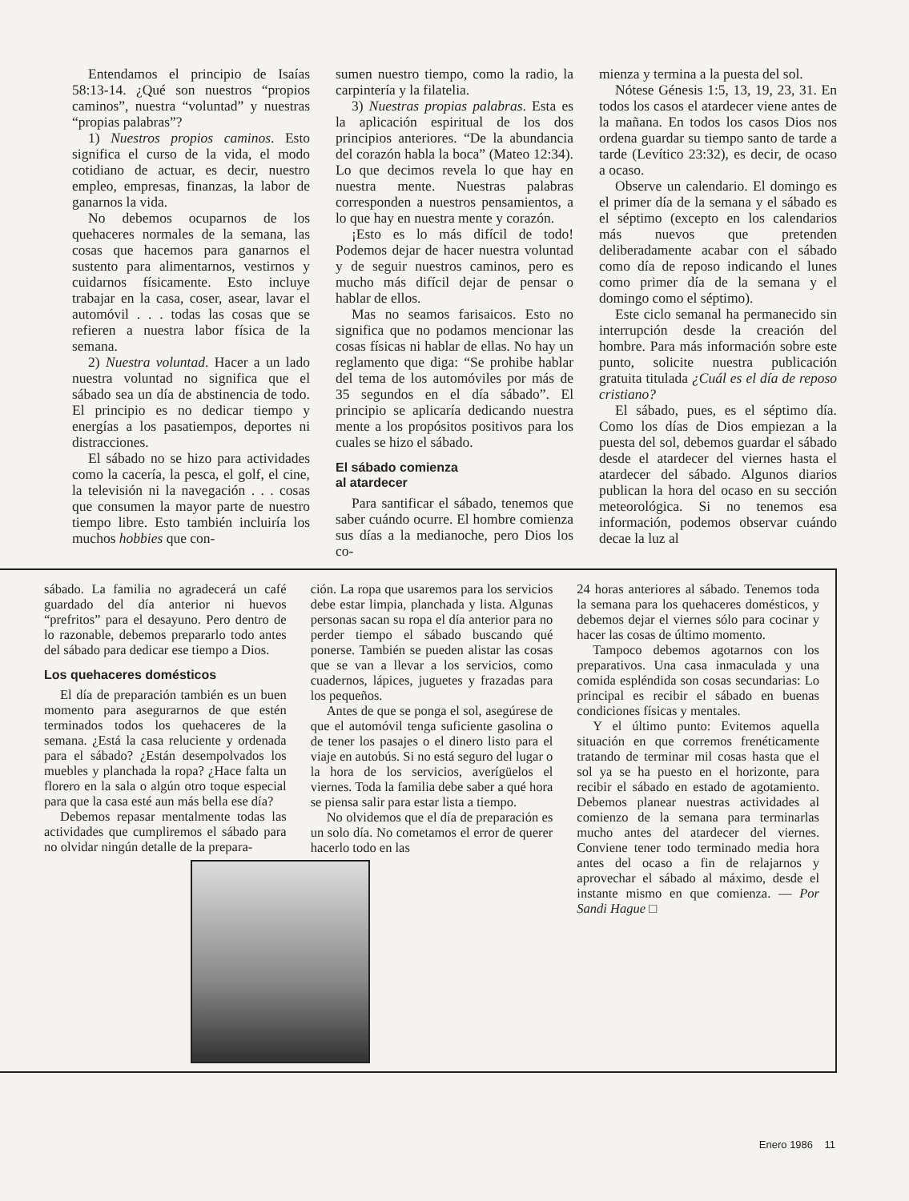Entendamos el principio de Isaías 58:13-14. ¿Qué son nuestros “propios caminos”, nuestra “voluntad” y nuestras “propias palabras”?
1) Nuestros propios caminos. Esto significa el curso de la vida, el modo cotidiano de actuar, es decir, nuestro empleo, empresas, finanzas, la labor de ganarnos la vida.
No debemos ocuparnos de los quehaceres normales de la semana, las cosas que hacemos para ganarnos el sustento para alimentarnos, vestirnos y cuidarnos físicamente. Esto incluye trabajar en la casa, coser, asear, lavar el automóvil . . . todas las cosas que se refieren a nuestra labor física de la semana.
2) Nuestra voluntad. Hacer a un lado nuestra voluntad no significa que el sábado sea un día de abstinencia de todo. El principio es no dedicar tiempo y energías a los pasatiempos, deportes ni distracciones.
El sábado no se hizo para actividades como la cacería, la pesca, el golf, el cine, la televisión ni la navegación . . . cosas que consumen la mayor parte de nuestro tiempo libre. Esto también incluiría los muchos hobbies que con-
sumen nuestro tiempo, como la radio, la carpintería y la filatelia.
3) Nuestras propias palabras. Esta es la aplicación espiritual de los dos principios anteriores. “De la abundancia del corazón habla la boca” (Mateo 12:34). Lo que decimos revela lo que hay en nuestra mente. Nuestras palabras corresponden a nuestros pensamientos, a lo que hay en nuestra mente y corazón.
¡Esto es lo más difícil de todo! Podemos dejar de hacer nuestra voluntad y de seguir nuestros caminos, pero es mucho más difícil dejar de pensar o hablar de ellos.
Mas no seamos farisaicos. Esto no significa que no podamos mencionar las cosas físicas ni hablar de ellas. No hay un reglamento que diga: “Se prohibe hablar del tema de los automóviles por más de 35 segundos en el día sábado”. El principio se aplicaría dedicando nuestra mente a los propósitos positivos para los cuales se hizo el sábado.
El sábado comienza
al atardecer
Para santificar el sábado, tenemos que saber cuándo ocurre. El hombre comienza sus días a la medianoche, pero Dios los co-
mienza y termina a la puesta del sol.
Nótese Génesis 1:5, 13, 19, 23, 31. En todos los casos el atardecer viene antes de la mañana. En todos los casos Dios nos ordena guardar su tiempo santo de tarde a tarde (Levítico 23:32), es decir, de ocaso a ocaso.
Observe un calendario. El domingo es el primer día de la semana y el sábado es el séptimo (excepto en los calendarios más nuevos que pretenden deliberadamente acabar con el sábado como día de reposo indicando el lunes como primer día de la semana y el domingo como el séptimo).
Este ciclo semanal ha permanecido sin interrupción desde la creación del hombre. Para más información sobre este punto, solicite nuestra publicación gratuita titulada ¿Cuál es el día de reposo cristiano?
El sábado, pues, es el séptimo día. Como los días de Dios empiezan a la puesta del sol, debemos guardar el sábado desde el atardecer del viernes hasta el atardecer del sábado. Algunos diarios publican la hora del ocaso en su sección meteorológica. Si no tenemos esa información, podemos observar cuándo decae la luz al
sábado. La familia no agradecerá un café guardado del día anterior ni huevos “prefritos” para el desayuno. Pero dentro de lo razonable, debemos prepararlo todo antes del sábado para dedicar ese tiempo a Dios.
Los quehaceres domésticos
El día de preparación también es un buen momento para asegurarnos de que estén terminados todos los quehaceres de la semana. ¿Está la casa reluciente y ordenada para el sábado? ¿Están desempolvados los muebles y planchada la ropa? ¿Hace falta un florero en la sala o algún otro toque especial para que la casa esté aun más bella ese día?
Debemos repasar mentalmente todas las actividades que cumpliremos el sábado para no olvidar ningún detalle de la prepara-
ción. La ropa que usaremos para los servicios debe estar limpia, planchada y lista. Algunas personas sacan su ropa el día anterior para no perder tiempo el sábado buscando qué ponerse. También se pueden alistar las cosas que se van a llevar a los servicios, como cuadernos, lápices, juguetes y frazadas para los pequeños.
Antes de que se ponga el sol, asegúrese de que el automóvil tenga suficiente gasolina o de tener los pasajes o el dinero listo para el viaje en autobús. Si no está seguro del lugar o la hora de los servicios, averígüelos el viernes. Toda la familia debe saber a qué hora se piensa salir para estar lista a tiempo.
No olvidemos que el día de preparación es un solo día. No cometamos el error de querer hacerlo todo en las
24 horas anteriores al sábado. Tenemos toda la semana para los quehaceres domésticos, y debemos dejar el viernes sólo para cocinar y hacer las cosas de último momento.
Tampoco debemos agotarnos con los preparativos. Una casa inmaculada y una comida espléndida son cosas secundarias: Lo principal es recibir el sábado en buenas condiciones físicas y mentales.
Y el último punto: Evitemos aquella situación en que corremos frenéticamente tratando de terminar mil cosas hasta que el sol ya se ha puesto en el horizonte, para recibir el sábado en estado de agotamiento. Debemos planear nuestras actividades al comienzo de la semana para terminarlas mucho antes del atardecer del viernes. Conviene tener todo terminado media hora antes del ocaso a fin de relajarnos y aprovechar el sábado al máximo, desde el instante mismo en que comienza. — Por Sandi Hague □
Enero 1986 11